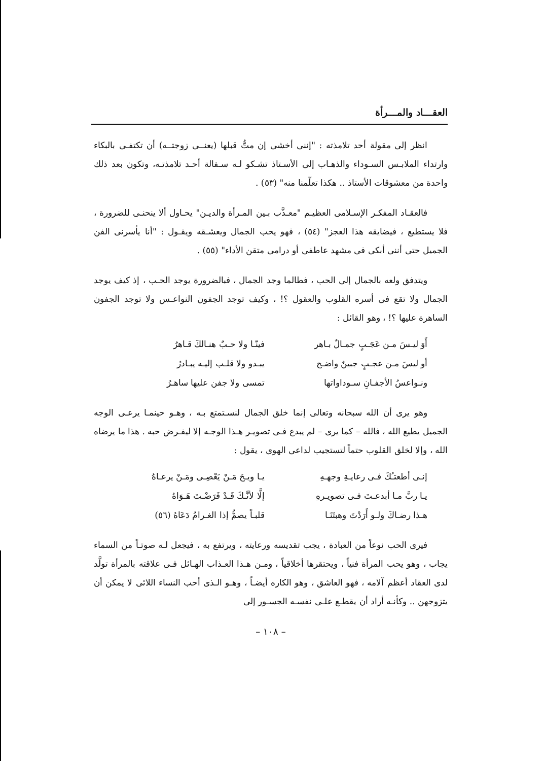العقـــاد والمـــرأة
انظر إلى مقولة أحد تلامذته : "إننى أخشى إن متُّ قبلها (يعنــى زوجتــه) أن تكتفـى بالبكاء وارتداء الملابـس السـوداء والذهـاب إلى الأسـتاذ تشـكو لـه سـفالة أحـد تلامذتـه، وتكون بعد ذلك واحدة من معشوقات الأستاذ .. هكذا تعلّمنا منه" (٥٣) .
فالعقـاد المفكـر الإسـلامى العظيـم "معـذَّب بـين المـرأة والديـن" يحـاول ألا ينحنـى للضرورة ، فلا يستطيع ، فيضايقه هذا العجز" (٥٤) ، فهو يحب الجمال ويعشـقه ويقـول : "أنا يأسرنى الفن الجميل حتى أننى أبكى فى مشهد عاطفى أو درامى متقن الأداء" (٥٥) .
ويتدفق ولعه بالجمال إلى الحب ، فطالما وجد الجمال ، فبالضرورة يوجد الحـب ، إذ كيف يوجد الجمال ولا تقع فى أسره القلوب والعقول ؟! ، وكيف توجد الجفون النواعـس ولا توجد الجفون الساهرة عليها ؟! ، وهو القائل :
أَوَ ليـسَ مـن عَجَـبٍ جمـالٌ بـاهر فينّـا ولا حـبٌ هنـالكَ قـاهرُ
أو ليسَ مـن عجـبٍ جبينٌ واضـح يبـدو ولا قلـب إليـه يبـادرُ
ونـواعسُ الأجفـانِ سـوداواتها تمسى ولا جفن عليها ساهـرُ
وهو يرى أن الله سبحانه وتعالى إنما خلق الجمال لنسـتمتع بـه ، وهـو حينمـا يرعـى الوجه الجميل يطيع الله ، فالله – كما يرى – لم يبدع فـى تصويـر هـذا الوجـه إلا ليفـرض حبه . هذا ما يرضاه الله ، وإلا لخلق القلوب حتماً لتستجيب لداعى الهوى ، يقول :
إنـى أطعتـُكَ فـى رعايـةِ وجهـهِ يـا ويـحَ مَـنْ يَعْصِـى ومَـنْ يرعـاهُ
يـا ربَّ مـا أبدعـتَ فـى تصويـرهِ إلَّا لأنَّـكَ قَـدْ فَرَضْـتَ هَـوَاهُ
هـذا رضـاكَ ولـو أَرَدْتَ وهبتَنَـا قلبـاً يصمُّ إذا الغـرامُ دَعَاهُ (٥٦)
فيرى الحب نوعاً من العبادة ، يجب تقديسه ورعايته ، ويرتفع به ، فيجعل لـه صوتـاً من السماء يجاب ، وهو يحب المرأة فنياً ، ويحتقرها أخلاقياً ، ومـن هـذا العـذاب الهـائل فـى علاقته بالمرأة تولَّد لدى العقاد أعظم آلامه ، فهو العاشق ، وهو الكاره أيضـاً ، وهـو الـذى أحب النساء اللائى لا يمكن أن يتزوجهن .. وكأنـه أراد أن يقطـع علـى نفسـه الجسـور إلى
– ١٠٨ –